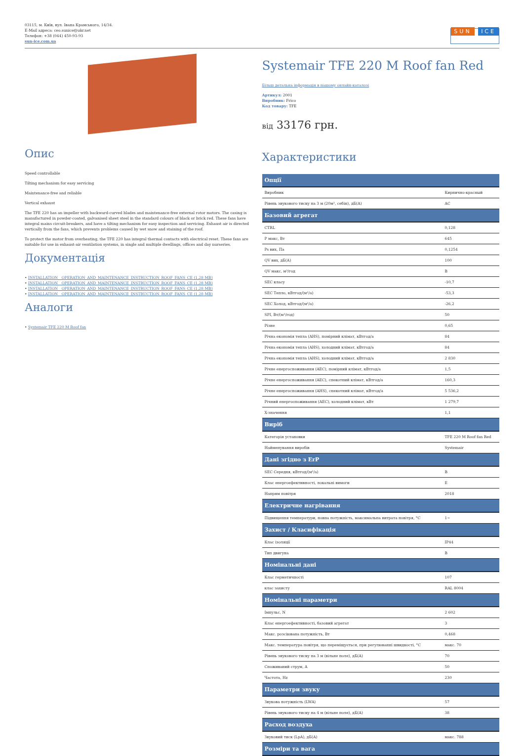03115, м. Київ, вул. Івана Крамського, 14/34.
E-Mail адреса: ceo.sunice@ukr.net
Телефон: +38 (044) 450-93-93
sun-ice.com.ua
SUN ICE
Опис
Speed controllable
Tilting mechanism for easy servicing
Maintenance-free and reliable
Vertical exhaust
The TFE 220 has an impeller with backward-curved blades and maintenance-free external rotor motors. The casing is manufactured in powder-coated, galvanised sheet steel in the standard colours of black or brick red. These fans have integral mains circuit-breakers, and have a tilting mechanism for easy inspection and servicing. Exhaust air is directed vertically from the fans, which prevents problems caused by wet snow and staining of the roof.
To protect the motor from overheating, the TFE 220 has integral thermal contacts with electrical reset. These fans are suitable for use in exhaust-air ventilation systems, in single and multiple dwellings, offices and day nurseries.
Документація
• INSTALLATION__OPERATION_AND_MAINTENANCE_INSTRUCTION_ROOF_FANS_CE (1,28 MB)
• INSTALLATION__OPERATION_AND_MAINTENANCE_INSTRUCTION_ROOF_FANS_CE (1,28 MB)
• INSTALLATION__OPERATION_AND_MAINTENANCE_INSTRUCTION_ROOF_FANS_CE (1,28 MB)
• INSTALLATION__OPERATION_AND_MAINTENANCE_INSTRUCTION_ROOF_FANS_CE (1,28 MB)
Аналоги
• Systemair TFE 220 M Roof fan
Systemair TFE 220 M Roof fan Red
Більш детальна інформація в нашому онлайн-каталозі
Артикул: 2001
Виробник: Frico
Код товару: TFE
від 33176 грн.
Характеристики
| Опції | |
| --- | --- |
| Виробник | Кирпично-красный |
| Рівень звукового тиску на 3 м (20м², себін), дБ(А) | AC |
| Базовий агрегат | |
| CTRL | 0,128 |
| P макс, Вт | 645 |
| Ps вих, Па | 0,1254 |
| QV вих, дБ(А) | 100 |
| QV макс, м³/год | B |
| SEC класу | -10,7 |
| SEC Тепло, кВтгод/(м²/а) | -53,3 |
| SEC Холод, кВтгод/(м²/а) | -26,2 |
| SPI, Вт/(м³/год) | 50 |
| Різне | 0,65 |
| Річна економія тепла (AHS), помірний клімат, кВтгод/а | 84 |
| Річна економія тепла (AHS), холодний клімат, кВтгод/а | 84 |
| Річна економія тепла (AHS), холодний клімат, кВтгод/а | 2 830 |
| Річне енергоспоживання (AEC), помірний клімат, кВтгод/а | 1,5 |
| Річне енергоспоживання (AEC), спекотний клімат, кВтгод/а | 160,3 |
| Річне енергоспоживання (AHS), спекотний клімат, кВтгод/а | 5 536,2 |
| Річний енергоспоживання (AEC), холодний клімат, кВт | 1 279,7 |
| X-значення | 1,1 |
| Виріб | |
| Категорія установки | TFE 220 M Roof fan Red |
| Найменування виробів | Systemair |
| Дані згідно з ErP | |
| SEC Середня, кВтгод/(м²/а) | B |
| Клас енергоефективності, локальні вимоги | E |
| Напрям повітря | 2018 |
| Електричне нагрівання | |
| Підвищення температури, повна потужність, максимальна витрата повітря, °C | 1~ |
| Захист / Класифікація | |
| Клас ізоляції | IP44 |
| Тип двигуна | B |
| Номінальні дані | |
| Клас герметичності | 107 |
| клас захисту | RAL 8004 |
| Номінальні параметри | |
| Імпульс, N | 2 602 |
| Клас енергоефективності, базовий агрегат | 3 |
| Макс. розсіювана потужність, Вт | 0,468 |
| Макс. температура повітря, що переміщується, при регулюванні швидкості, °C | макс. 70 |
| Рівень звукового тиску на 3 м (вільне поле), дБ(А) | 70 |
| Споживаний струм, A | 50 |
| Частота, Hz | 230 |
| Параметри звуку | |
| Звукова потужність (LWA) | 57 |
| Рівень звукового тиску на 4 м (вільне поле), дБ(А) | 38 |
| Расход воздуха | |
| Звуковий тиск (LpA), дБ(А) | макс. 788 |
| Розміри та вага | |